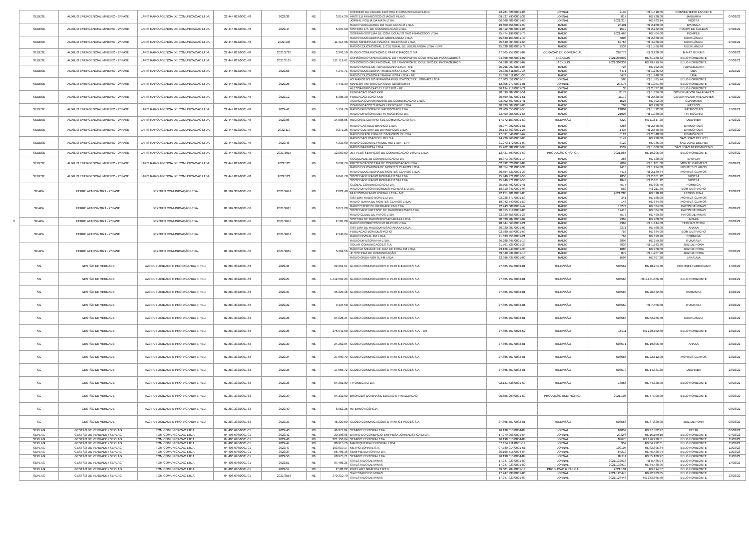| | SEDESE | AUXÍLIO EMERGENCIAL MINEIRO - 2ª FASE | LAPIS RARO AGENCIA DE COMUNICACAO LTDA. | 22.444.012/0001-48 | 2022/38 | R$ | 3.814,29 | CORREIO DA CIDADE EDITORA E COMUNICACAO LTDA | 22.281.828/0001-06 | JORNAL | 2139 | R$ 1.410,56 | CONSELHEIRO LAFAIETE | 07/02/22 |
| | | | | | | | | ARISTEU FRANCISCO CHAGAS FILHO | 09.527.790/0001-32 | JORNAL | 817 | R$ 720,00 | JANUÁRIA | |
| | | | | | | | | JORNAL FOLHA DA MATA LTDA. | 06.368.606/0001-60 | JORNAL | 2021/315 | R$ 983,14 | VIÇOSA | |
| | SEDESE | AUXÍLIO EMERGENCIAL MINEIRO - 2ª FASE | LAPIS RARO AGENCIA DE COMUNICACAO LTDA. | 22.444.012/0001-48 | 2022/44 | R$ | 5.997,60 | RADIO VANGUARDA DO VALE DO ACO LTDA. | 19.600.758/0001-99 | RÁDIO | 28401 | R$ 2.160,00 | IPATINGA | 07/02/22 |
| | | | | | | | | SISTEMA L.S. DE COMUNICACAO LTDA. | 20.412.581/0001-86 | RÁDIO | 1619 | R$ 2.232,00 | POÇOS DE CALDAS | |
| | | | | | | | | SISFRAN-SISTEMA DE COM. DO ALTO SAO FRANCISCO LTDA. | 25.474.198/0001-76 | RÁDIO | 2021/466 | R$ 504,00 | POMPEU | |
| | SEDESE | AUXÍLIO EMERGENCIAL MINEIRO - 2ª FASE | LAPIS RARO AGENCIA DE COMUNICACAO LTDA. | 22.444.012/0001-48 | 2022/138 | R$ | 11.414,96 | RADIO EDUCADORA DE UBERLANDIA LTDA | 25.630.153/0001-43 | RÁDIO | 4808 | R$ 2.880,00 | UBERLÂNDIA | 07/02/22 |
| | | | | | | | | REDE MINEIRA DE RADIO E TELEVISAO LTDA | 25.640.004/0001-65 | RÁDIO | 69763 | R$ 4.968,00 | UBERLÂNDIA | |
| | | | | | | | | RADIO EDUCACIONAL E CULTURAL DE UBERLANDIA LTDA - EPP | 25.638.206/0001-72 | RÁDIO | 2534 | R$ 1.566,40 | UBERLÂNDIA | |
| | SEDESE | AUXÍLIO EMERGENCIAL MINEIRO - 2ª FASE | LAPIS RARO AGENCIA DE COMUNICACAO LTDA. | 22.444.012/0001-48 | 2021/1728 | R$ | 3.391,50 | GLOBO COMUNICAÇÃO E PARTICIPAÇÕES S/A | 27.865.757/0001-02 | GERAÇÃO DE COMERCIAL | 263779 | R$ 3.230,00 | MINAS GERAIS | 07/02/22 |
| | SEDESE | AUXÍLIO EMERGENCIAL MINEIRO - 2ª FASE | LAPIS RARO AGENCIA DE COMUNICACAO LTDA. | 22.444.012/0001-48 | 2021/2165 | R$ | 111.719,61 | CONSÓRCIO OPERACIONAL DO TRANSPORTE COLETIVO DE PASSAGEIROS | 04.398.505/0001-07 | BACKBUS | 2021/297092 | R$ 61.780,32 | BELO HORIZONTE | 07/02/22 |
| | | | | | | | | CONSÓRCIO OPERACIONAL DO TRANSPORTE COLETIVO DE PASSAGEIROS | 04.398.505/0001-07 | BACKBUS | 2021/304334 | R$ 29.419,36 | BELO HORIZONTE | |
| | SEDESE | AUXÍLIO EMERGENCIAL MINEIRO - 2ª FASE | LAPIS RARO AGENCIA DE COMUNICACAO LTDA. | 22.444.012/0001-48 | 2022/56 | R$ | 4.247,71 | RADIO RURAL DE TUPACIGUARA LTDA - ME | 25.296.997/0001-08 | RÁDIO | 728 | R$ 792,00 | TUPACIGUARA | 11/02/22 |
| | | | | | | | | RADIO EDUCADORA TRABALHISTA LTDA - ME | 25.336.611/0001-36 | RÁDIO | 6471 | R$ 1.235,52 | UBA | |
| | | | | | | | | RADIO EDUCADORA TRABALHISTA LTDA - ME | 25.336.611/0001-36 | RÁDIO | 6472 | R$ 1.440,00 | UBA | |
| | SEDESE | AUXÍLIO EMERGENCIAL MINEIRO - 2ª FASE | LAPIS RARO AGENCIA DE COMUNICACAO LTDA. | 22.444.012/0001-48 | 2022/26 | R$ | 7.441,39 | AS MARGENS DO IPIRANGA PUBLICACOES DE JORNAIS LTDA | 07.303.552/0001-18 | JORNAL | 588 | R$ 1.585,74 | BELO HORIZONTE | 17/02/22 |
| | | | | | | | | MARCOS ANTONIO DA SILVA 32038933634 | 12.305.277/0001-01 | JORNAL | 2021/7 | R$ 1.951,68 | BELO HORIZONTE | |
| | | | | | | | | ALESSANDRO DIAS ELEUTERIO - ME | 36.194.218/0001-71 | JORNAL | 38 | R$ 2.537,18 | BELO HORIZONTE | |
| | SEDESE | AUXÍLIO EMERGENCIAL MINEIRO - 2ª FASE | LAPIS RARO AGENCIA DE COMUNICACAO LTDA. | 22.444.012/0001-48 | 2022/12 | R$ | 6.306,30 | FUNDACAO JOAO XXIII | 20.599.387/0001-51 | RÁDIO | 11173 | R$ 1.836,00 | GOVERNADOR VALADARES | 17/02/22 |
| | | | | | | | | FUNDACAO JOAO XXIII | 20.599.387/0001-51 | RÁDIO | 11172 | R$ 2.520,00 | GOVERNADOR VALADARES | |
| | | | | | | | | AGENCIA GUANHANENSE DE COMUNICACAO LTDA. | 03.902.567/0001-41 | RÁDIO | 1527 | R$ 792,00 | GUANHAES | |
| | SEDESE | AUXÍLIO EMERGENCIAL MINEIRO - 2ª FASE | LAPIS RARO AGENCIA DE COMUNICACAO LTDA. | 22.444.012/0001-48 | 2022/41 | R$ | 5.159,70 | COMUNICACÕES MINAS LIBERDADE LTDA. | 20.939.807/0001-00 | RÁDIO | 709 | R$ 720,00 | PASSOS | 17/02/22 |
| | | | | | | | | RADIO DIFUSORA DE PATROCINIO LTDA. | 23.409.055/0001-55 | RÁDIO | 21004 | R$ 1.512,00 | PATROCINIO | |
| | | | | | | | | RADIO DIFUSORA DE PATROCINIO LTDA. | 23.409.055/0001-55 | RÁDIO | 21003 | R$ 1.980,00 | PATROCINIO | |
| | SEDESE | AUXÍLIO EMERGENCIAL MINEIRO - 2ª FASE | LAPIS RARO AGENCIA DE COMUNICACAO LTDA. | 22.444.012/0001-48 | 2022/98 | R$ | 14.085,86 | REGIONAL CENTRO SUL COMUNICACAO S/A. | 17.772.153/0001-50 | TELEVISÃO | 6229 | R$ 11.617,20 | UBERABA | 17/02/22 |
| | SEDESE | AUXÍLIO EMERGENCIAL MINEIRO - 2ª FASE | LAPIS RARO AGENCIA DE COMUNICACAO LTDA. | 22.444.012/0001-48 | 2022/119 | R$ | 9.271,26 | RADIO CASTELO BRANCO LTDA. | 20.074.092/0001-61 | RÁDIO | 5286 | R$ 2.548,80 | DIVINOPOLIS | 23/02/22 |
| | | | | | | | | RADIO CULTURA DE DIVINOPOLIS LTDA | 20.143.863/0001-25 | RÁDIO | 1435 | R$ 2.548,80 | DIVINOPOLIS | |
| | | | | | | | | RADIO BRASILEIRA DE DIVINOPOLIS LTDA | 17.591.546/0001-67 | RÁDIO | 6124 | R$ 2.548,80 | DIVINÓPOLIS | |
| | SEDESE | AUXÍLIO EMERGENCIAL MINEIRO - 2ª FASE | LAPIS RARO AGENCIA DE COMUNICACAO LTDA. | 22.444.012/0001-48 | 2022/48 | R$ | 4.233,60 | RADIO SAO JOAO DEL REI S A | 24.726.960/0001-00 | RÁDIO | 8142 | R$ 720,00 | SAO JOAO DEL REI | 23/02/22 |
| | | | | | | | | RADIO COLONIAL FM DEL REI LTDA - EPP | 21.273.172/0001-09 | RÁDIO | 8122 | R$ 936,00 | SAO JOAO DEL REI | |
| | | | | | | | | RÁDIO GARBOSA LTDA. | 25.262.882/0001-94 | RÁDIO | 1537 | R$ 1.800,00 | SÃO JOÃO NEPOMUCENO | |
| | SEDESE | AUXÍLIO EMERGENCIAL MINEIRO - 2ª FASE | LAPIS RARO AGENCIA DE COMUNICACAO LTDA. | 22.444.012/0001-48 | 2021/1915 | R$ | 12.069,50 | JET PLUS SERVICOS DE COMUNICACAO VISUAL LTDA | 13.431.599/0001-60 | PRODUÇÃO GRÁFICA | 2021/887 | R$ 10.205,00 | BELO HORIZONTE | 03/03/22 |
| | SEDESE | AUXÍLIO EMERGENCIAL MINEIRO - 2ª FASE | LAPIS RARO AGENCIA DE COMUNICACAO LTDA. | 22.444.012/0001-48 | 2022/120 | R$ | 3.692,79 | SOCIEDADE JB COMUNICACAO LTDA | 10.373.069/0001-14 | RÁDIO | 366 | R$ 720,00 | ERVALIA | 03/03/22 |
| | | | | | | | | PRESENCA SISTEMA DE COMUNICACAO LTDA. | 02.392.528/0001-89 | RÁDIO | 9097 | R$ 1.101,60 | MONTE CARMELO | |
| | | | | | | | | RADIO EDUCADORA DE MONTES CLAROS LTDA. | 20.554.531/0001-33 | RÁDIO | 4416 | R$ 1.224,00 | MONTES CLAROS | |
| | SEDESE | AUXÍLIO EMERGENCIAL MINEIRO - 2ª FASE | LAPIS RARO AGENCIA DE COMUNICACAO LTDA. | 22.444.012/0001-48 | 2022/121 | R$ | 9.047,78 | RADIO EDUCADORA DE MONTES CLAROS LTDA. | 20.554.531/0001-33 | RÁDIO | 4417 | R$ 2.139,84 | MONTES CLAROS | 03/03/22 |
| | | | | | | | | SOCIEDADE RADIO MONTANHESA LTDA | 25.946.971/0001-50 | RÁDIO | 1050 | R$ 2.661,12 | VIÇOSA | |
| | | | | | | | | SOCIEDADE RADIO MONTANHESA LTDA | 25.946.971/0001-50 | RÁDIO | 1049 | R$ 2.661,12 | VICOSA | |
| | SEAPA | FEBRE AFTOSA 2021 - 2ª FASE | DEZOITO COMUNICAÇÃO LTDA. | 01.187.307/0001-06 | 2021/1644 | R$ | 2.822,40 | GLOBAL COMUNICACAO LTDA. | 25.705.492/0001-41 | RÁDIO | 4577 | R$ 806,40 | FORMIGA | 23/02/22 |
| | | | | | | | | RADIO DIFUSORA BOMDESPACHENSE LTDA. | 18.810.341/0001-98 | RÁDIO | 582 | R$ 211,20 | BOM DESPACHO | |
| | | | | | | | | MULTISOM RADIO JORNAL LTDA - ME | 22.151.401/0001-85 | RÁDIO | 2021/288 | R$ 518,40 | LEOPOLDINA | |
| | | | | | | | | SISTEMA RADIO NORTE LTDA. | 03.238.677/0001-50 | RÁDIO | 341 | R$ 768,00 | MONTES CLAROS | |
| | SEAPA | FEBRE AFTOSA 2021 - 2ª FASE | DEZOITO COMUNICAÇÃO LTDA. | 01.187.307/0001-06 | 2021/1615 | R$ | 3.077,20 | RADIO TERRA DE MONTES CLAROS LTDA. | 18.942.540/0001-50 | RÁDIO | 146 | R$ 844,80 | MONTES CLAROS | 03/03/22 |
| | | | | | | | | RADIO STEREO LIBERDADE FM LTDA. | 22.243.588/0001-47 | RÁDIO | 10274 | R$ 584,00 | PATOS DE MINAS | |
| | | | | | | | | SOCIEDADE PATENSE DE RADIODIFUSAO LTDA. | 20.015.418/0001-80 | RÁDIO | 12410 | R$ 584,00 | PATOS DE MINAS | |
| | | | | | | | | RADIO CLUBE DE PATOS LTDA | 23.339.658/0001-28 | RÁDIO | 7572 | R$ 499,20 | PATOS DE MINAS | |
| 2 | SEAPA | FEBRE AFTOSA 2021 - 2ª FASE | DEZOITO COMUNICAÇÃO LTDA. | 01.187.307/0001-06 | 2021/1646 | R$ | 2.587,20 | SISTEMA DE RADIODIFUSAO ARAXA LTDA. | 20.030.987/0001-02 | RÁDIO | 2369 | R$ 768,00 | ARAXA | 03/03/22 |
| | | | | | | | | RADIO PROGRESSO DO MUCURI LTDA. | 18.844.563/0001-21 | RÁDIO | 4963 | R$ 1.344,00 | TEOFILO OTONI | |
| | SEAPA | FEBRE AFTOSA 2021 - 2ª FASE | DEZOITO COMUNICAÇÃO LTDA. | 01.187.307/0001-06 | 2021/1654 | R$ | 2.340,24 | SISTEMA DE RADIODIFUSAO ARAXA LTDA. | 20.030.987/0001-02 | RÁDIO | 2371 | R$ 768,00 | ARAXA | 03/03/22 |
| | | | | | | | | FUNDACAO BOM DESPACHO | 02.580.559/0001-63 | RÁDIO | 758 | R$ 384,00 | BOM DESPACHO | |
| | | | | | | | | RADIO DIVINAL FM LTDA. | 21.639.455/0001-21 | RÁDIO | 764 | R$ 499,20 | FORMIGA | |
| | | | | | | | | RADIO DIFUSORA FM LTDA. | 26.288.845/0001-18 | RÁDIO | 2896 | R$ 259,20 | ITUIUTABA | |
| | SEAPA | FEBRE AFTOSA 2021 - 2ª FASE | DEZOITO COMUNICAÇÃO LTDA. | 01.187.307/0001-06 | 2021/1669 | R$ | 5.362,56 | SOLAR COMUNICACOES S.A. | 21.561.725/0001-29 | RÁDIO | 6838 | R$ 1.843,20 | JUIZ DE FORA | 03/03/22 |
| | | | | | | | | RÁDIO ATIVIDADE DE JUIZ DE FORA FM LTDA | 23.126.949/0001-38 | RÁDIO | 1088 | R$ 960,00 | JUIZ DE FORA | |
| | | | | | | | | JF SISTEMA DE COMUNICAÇÃO | 39.540.931/0001-18 | RÁDIO | 879 | R$ 1.267,20 | JUIZ DE FORA | |
| | | | | | | | | RADIO ONDA NORTE FM LTDA | 23.396.435/0001-00 | RÁDIO | 1698 | R$ 307,20 | JANAUBA | |
| | SG | GESTÃO DE VERDADE | AZ3 PUBLICIDADE E PROPAGANDA EIRELI | 02.289.332/0001-63 | 2022/31 | R$ | 22.361,64 | GLOBO COMUNICACOES E PARTICIPACOES S.A | 27.865.757/0033-81 | TELEVISÃO | 503567 | R$ 18.254,40 | CORONEL FABRICIANO | 17/02/22 |
| | SG | GESTÃO DE VERDADE | AZ3 PUBLICIDADE E PROPAGANDA EIRELI | 02.289.332/0001-63 | 2022/29 | R$ | 1.412.569,23 | GLOBO COMUNICACOES E PARTICIPACOES S.A | 27.865.757/0033-81 | TELEVISÃO | 503568 | R$ 1.141.886,40 | BELO HORIZONTE | 23/02/22 |
| | SG | GESTÃO DE VERDADE | AZ3 PUBLICIDADE E PROPAGANDA EIRELI | 02.289.332/0001-63 | 2022/37 | R$ | 35.320,18 | GLOBO COMUNICACOES E PARTICIPACOES S.A | 27.865.757/0033-81 | TELEVISÃO | 503565 | R$ 28.832,80 | VARGINHA | 23/02/22 |
| | SG | GESTÃO DE VERDADE | AZ3 PUBLICIDADE E PROPAGANDA EIRELI | 02.289.332/0001-63 | 2022/32 | R$ | 9.134,58 | GLOBO COMUNICACOES E PARTICIPACOES S.A | 27.865.757/0033-81 | TELEVISÃO | 503569 | R$ 7.456,80 | ITUIUTABA | 23/02/22 |
| | SG | GESTÃO DE VERDADE | AZ3 PUBLICIDADE E PROPAGANDA EIRELI | 02.289.332/0001-63 | 2022/36 | R$ | 64.026,34 | GLOBO COMUNICACOES E PARTICIPACOES S.A | 27.865.757/0033-81 | TELEVISÃO | 503564 | R$ 52.266,40 | UBERLANDIA | 23/02/22 |
| | SG | GESTÃO DE VERDADE | AZ3 PUBLICIDADE E PROPAGANDA EIRELI | 02.289.332/0001-63 | 2022/28 | R$ | 275.941,00 | GLOBO COMUNICACOES E PARTICIPACOES S.A. - BH | 27.865.757/0026-52 | TELEVISÃO | 15911 | R$ 220.752,80 | BELO HORIZONTE | 23/02/22 |
| | SG | GESTÃO DE VERDADE | AZ3 PUBLICIDADE E PROPAGANDA EIRELI | 02.289.332/0001-63 | 2022/30 | R$ | 24.262,84 | GLOBO COMUNICACOES E PARTICIPACOES S.A | 27.865.757/0033-81 | TELEVISÃO | 503571 | R$ 19.806,40 | ARAXA | 23/02/22 |
| | SG | GESTÃO DE VERDADE | AZ3 PUBLICIDADE E PROPAGANDA EIRELI | 02.289.332/0001-63 | 2022/34 | R$ | 27.699,70 | GLOBO COMUNICACOES E PARTICIPACOES S.A | 27.865.757/0033-81 | TELEVISÃO | 503566 | R$ 22.612,00 | MONTES CLAROS | 23/02/22 |
| | SG | GESTÃO DE VERDADE | AZ3 PUBLICIDADE E PROPAGANDA EIRELI | 02.289.332/0001-63 | 2022/35 | R$ | 17.555,72 | GLOBO COMUNICACOES E PARTICIPACOES S.A | 27.865.757/0033-81 | TELEVISÃO | 503570 | R$ 14.331,20 | UBERABA | 23/02/22 |
| | SG | GESTÃO DE VERDADE | AZ3 PUBLICIDADE E PROPAGANDA EIRELI | 02.289.332/0001-63 | 2022/38 | R$ | 54.301,80 | TV OMEGA LTDA. | 02.131.538/0001-60 | TELEVISÃO | 13866 | R$ 44.328,00 | BELO HORIZONTE | 03/03/22 |
| | SG | GESTÃO DE VERDADE | AZ3 PUBLICIDADE E PROPAGANDA EIRELI | 02.289.332/0001-63 | 2022/39 | R$ | 84.132,00 | BROKOLIS DO BRASIL EDICAO E FINALIZACAO | 05.656.299/0001-50 | PRODUÇÃO ELETRÔNICA | 2021/106 | R$ 77.900,00 | BELO HORIZONTE | 03/03/22 |
| | SG | GESTÃO DE VERDADE | AZ3 PUBLICIDADE E PROPAGANDA EIRELI | 02.289.332/0001-63 | 2022/40 | R$ | 8.952,25 | INTERNO AGÊNCIA | - | - | - | - | - | 03/03/22 |
| | SG | GESTÃO DE VERDADE | AZ3 PUBLICIDADE E PROPAGANDA EIRELI | 02.289.332/0001-63 | 2022/33 | R$ | 46.329,50 | GLOBO COMUNICACOES E PARTICIPACOES S.A | 27.865.757/0033-81 | TELEVISÃO | 503563 | R$ 37.820,00 | JUIZ DE FORA | 03/03/22 |
| | SEPLAG | GESTÃO DE VERDADE / SEPLAG | TOM COMUNICACAO LTDA. | 04.406.696/0001-01 | 2022/40 | R$ | 46.977,84 | SEMPRE EDITORA LTDA. | 26.198.515/0004-84 | JORNAL | 84059 | R$ 37.582,27 | BETIM | 07/02/22 |
| | SEPLAG | GESTÃO DE VERDADE / SEPLAG | TOM COMUNICACAO LTDA. | 04.406.696/0001-01 | 2022/42 | R$ | 20.198,88 | DIARIO DO COMERCIO EMPRESA JORNALISTICA LTDA. | 17.279.068/0001-54 | JORNAL | 2022/6 | R$ 16.159,10 | BELO HORIZONTE | 07/02/22 |
| | SEPLAG | GESTÃO DE VERDADE / SEPLAG | TOM COMUNICACAO LTDA. | 04.406.696/0001-01 | 2022/43 | R$ | 221.150,64 | SEMPRE EDITORA LTDA. | 26.198.515/0004-84 | JORNAL | 83675 | R$ 176.920,51 | BELO HORIZONTE | 11/02/22 |
| | SEPLAG | GESTÃO DE VERDADE / SEPLAG | TOM COMUNICACAO LTDA. | 04.406.696/0001-01 | 2022/44 | R$ | 80.915,76 | MANTIQUEIRA EDITORIAL LTDA | 07.134.411/0001-19 | JORNAL | 957 | R$ 64.732,61 | BELO HORIZONTE | 11/02/22 |
| | SEPLAG | GESTÃO DE VERDADE / SEPLAG | TOM COMUNICACAO LTDA. | 04.406.696/0001-01 | 2022/47 | R$ | 103.619,17 | METRO JORNAL S.A. | 07.780.914/0001-61 | JORNAL | 100105 | R$ 82.895,34 | BELO HORIZONTE | 11/02/22 |
| | SEPLAG | GESTÃO DE VERDADE / SEPLAG | TOM COMUNICACAO LTDA. | 04.406.696/0001-01 | 2022/39 | R$ | 56.786,18 | SEMPRE EDITORA LTDA. | 26.198.515/0004-84 | JORNAL | 84212 | R$ 45.428,94 | BELO HORIZONTE | 11/02/22 |
| | SEPLAG | GESTÃO DE VERDADE / SEPLAG | TOM COMUNICACAO LTDA. | 04.406.696/0001-01 | 2022/50 | R$ | 68.975,71 | SEMPRE EDITORA LTDA. | 26.198.515/0004-84 | JORNAL | 84211 | R$ 55.180,27 | BELO HORIZONTE | 11/02/22 |
| | SEPLAG | GESTÃO DE VERDADE / SEPLAG | TOM COMUNICACAO LTDA. | 04.406.696/0001-01 | 2022/51 | R$ | 87.406,25 | S/A ESTADO DE MINAS | 17.247.933/0001-80 | JORNAL | 2021/132918 | R$ 5.486,04 | BELO HORIZONTE | 17/02/22 |
| | | | | | | | | S/A ESTADO DE MINAS | 17.247.933/0001-80 | JORNAL | 2021/132919 | R$ 64.438,96 | BELO HORIZONTE | |
| | SEPLAG | GESTÃO DE VERDADE / SEPLAG | TOM COMUNICACAO LTDA. | 04.406.696/0001-01 | 2022/57 | R$ | 2.583,22 | PIXEL ART GRÁFICA EIRELI | 39.601.204/0001-13 | PRODUÇÃO GRÁFICA | 2021/131 | R$ 814,57 | BELO HORIZONTE | |
| | SEPLAG | GESTÃO DE VERDADE / SEPLAG | TOM COMUNICACAO LTDA. | 04.406.696/0001-01 | 2021/2556 | R$ | 370.310,79 | S/A ESTADO DE MINAS | 17.247.933/0001-80 | JORNAL | 2021/128445 | R$ 22.383,05 | BELO HORIZONTE | 23/02/22 |
| | | | | | | | | S/A ESTADO DE MINAS | 17.247.933/0001-80 | JORNAL | 2021/128446 | R$ 273.865,58 | BELO HORIZONTE | |